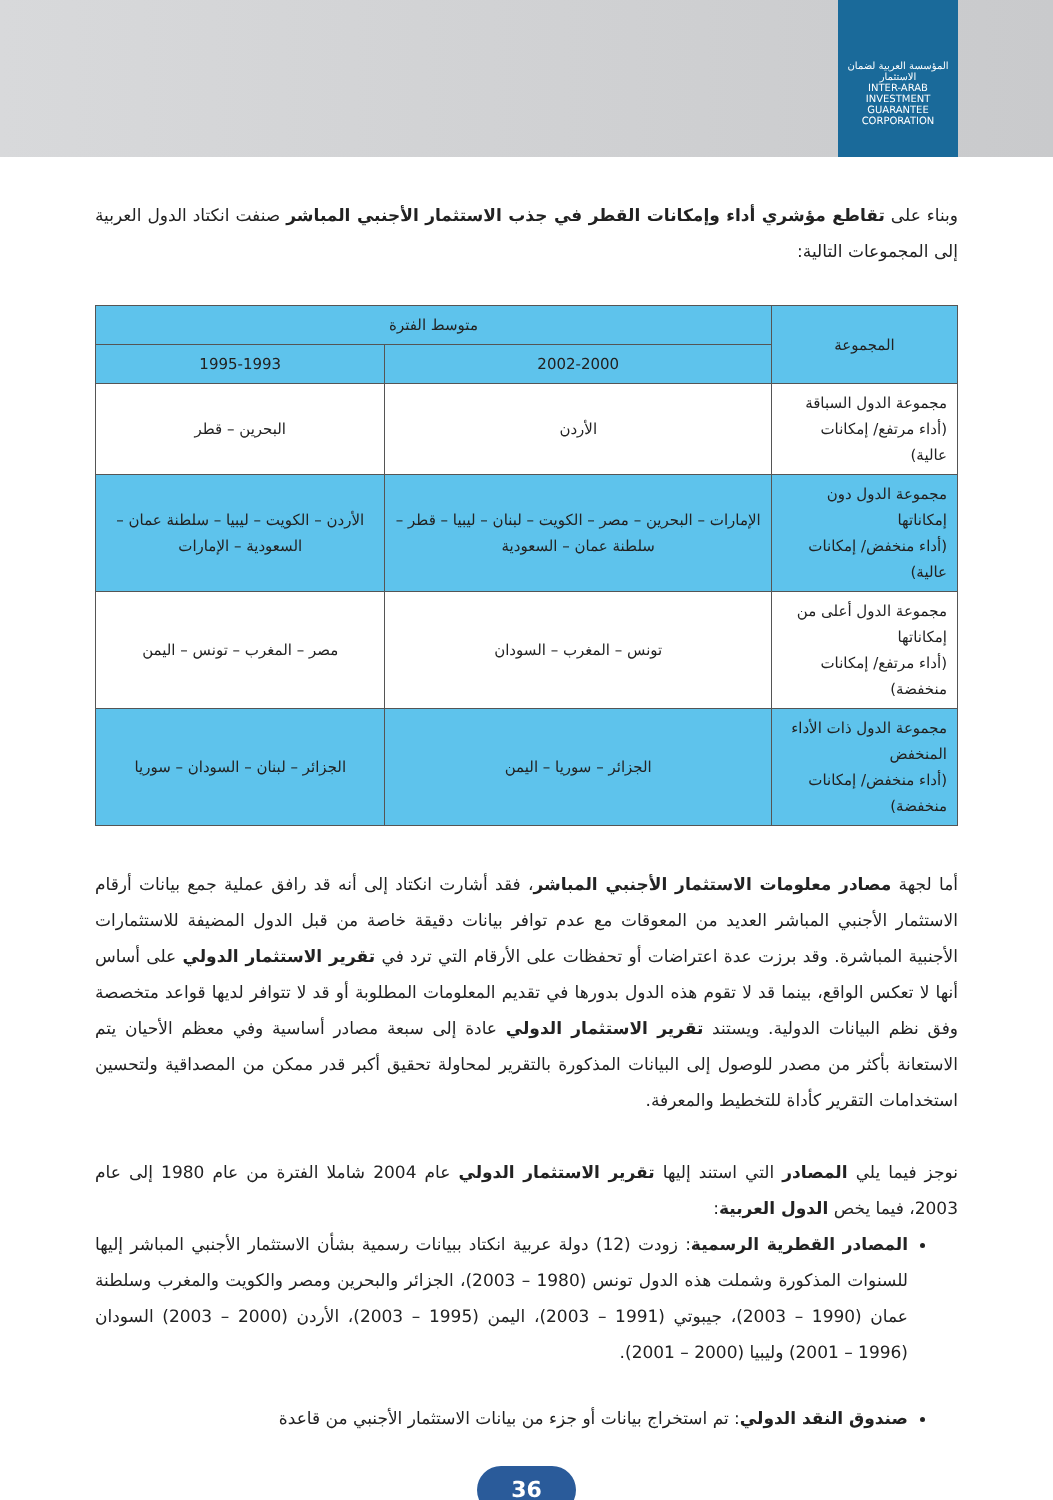المؤسسة العربية لضمان الاستثمار
INTER-ARAB INVESTMENT GUARANTEE CORPORATION
وبناء على تقاطع مؤشري أداء وإمكانات القطر في جذب الاستثمار الأجنبي المباشر صنفت انكتاد الدول العربية إلى المجموعات التالية:
| المجموعة | متوسط الفترة | |
| --- | --- | --- |
| | 2002-2000 | 1995-1993 |
| مجموعة الدول السباقة (أداء مرتفع/ إمكانات عالية) | الأردن | البحرين – قطر |
| مجموعة الدول دون إمكاناتها (أداء منخفض/ إمكانات عالية) | الإمارات – البحرين – مصر – الكويت – لبنان – ليبيا – قطر – سلطنة عمان – السعودية | الأردن – الكويت – ليبيا – سلطنة عمان – السعودية – الإمارات |
| مجموعة الدول أعلى من إمكاناتها (أداء مرتفع/ إمكانات منخفضة) | تونس – المغرب – السودان | مصر – المغرب – تونس – اليمن |
| مجموعة الدول ذات الأداء المنخفض (أداء منخفض/ إمكانات منخفضة) | الجزائر – سوريا – اليمن | الجزائر – لبنان – السودان – سوريا |
أما لجهة مصادر معلومات الاستثمار الأجنبي المباشر، فقد أشارت انكتاد إلى أنه قد رافق عملية جمع بيانات أرقام الاستثمار الأجنبي المباشر العديد من المعوقات مع عدم توافر بيانات دقيقة خاصة من قبل الدول المضيفة للاستثمارات الأجنبية المباشرة. وقد برزت عدة اعتراضات أو تحفظات على الأرقام التي ترد في تقرير الاستثمار الدولي على أساس أنها لا تعكس الواقع، بينما قد لا تقوم هذه الدول بدورها في تقديم المعلومات المطلوبة أو قد لا تتوافر لديها قواعد متخصصة وفق نظم البيانات الدولية. ويستند تقرير الاستثمار الدولي عادة إلى سبعة مصادر أساسية وفي معظم الأحيان يتم الاستعانة بأكثر من مصدر للوصول إلى البيانات المذكورة بالتقرير لمحاولة تحقيق أكبر قدر ممكن من المصداقية ولتحسين استخدامات التقرير كأداة للتخطيط والمعرفة.
نوجز فيما يلي المصادر التي استند إليها تقرير الاستثمار الدولي عام 2004 شاملا الفترة من عام 1980 إلى عام 2003، فيما يخص الدول العربية:
المصادر القطرية الرسمية: زودت (12) دولة عربية انكتاد ببيانات رسمية بشأن الاستثمار الأجنبي المباشر إليها للسنوات المذكورة وشملت هذه الدول تونس (1980 – 2003)، الجزائر والبحرين ومصر والكويت والمغرب وسلطنة عمان (1990 – 2003)، جيبوتي (1991 – 2003)، اليمن (1995 – 2003)، الأردن (2000 – 2003) السودان (1996 – 2001) وليبيا (2000 – 2001).
صندوق النقد الدولي: تم استخراج بيانات أو جزء من بيانات الاستثمار الأجنبي من قاعدة
36